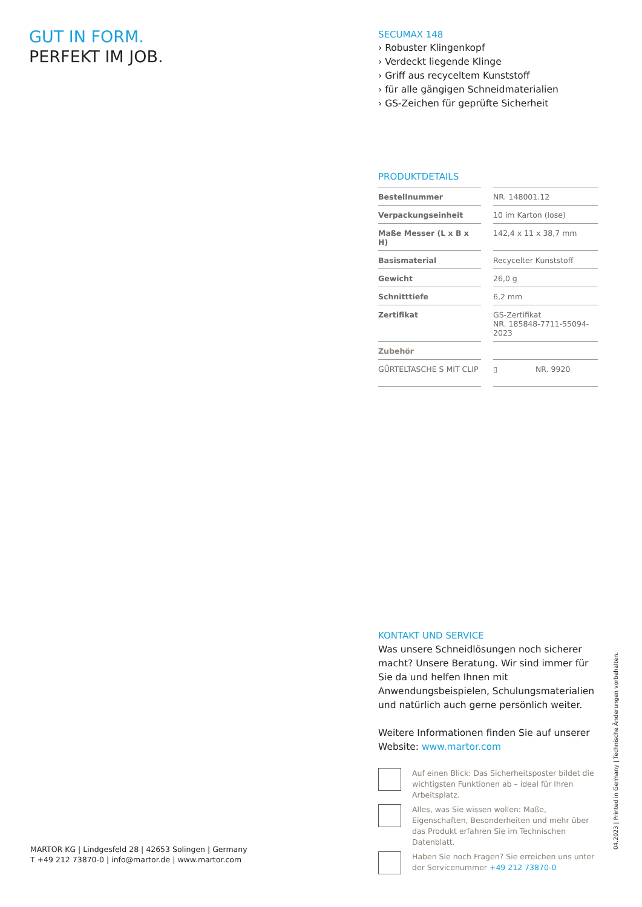GUT IN FORM.
PERFEKT IM JOB.
SECUMAX 148
› Robuster Klingenkopf
› Verdeckt liegende Klinge
› Griff aus recyceltem Kunststoff
› für alle gängigen Schneidmaterialien
› GS-Zeichen für geprüfte Sicherheit
PRODUKTDETAILS
| Bestellnummer | | NR. 148001.12 | |
| Verpackungseinheit | | 10 im Karton (lose) | |
| Maße Messer (L x B x H) | | 142,4 x 11 x 38,7 mm | |
| Basismaterial | | Recycelter Kunststoff | |
| Gewicht | | 26,0 g | |
| Schnitttiefe | | 6,2 mm | |
| Zertifikat | | GS-Zertifikat NR. 185848-7711-55094-2023 | |
| Zubehör | | | |
| GÜRTELTASCHE S MIT CLIP | | ▯ | NR. 9920 |
KONTAKT UND SERVICE
Was unsere Schneidlösungen noch sicherer macht? Unsere Beratung. Wir sind immer für Sie da und helfen Ihnen mit Anwendungsbeispielen, Schulungsmaterialien und natürlich auch gerne persönlich weiter.
Weitere Informationen finden Sie auf unserer Website: www.martor.com
Auf einen Blick: Das Sicherheitsposter bildet die wichtigsten Funktionen ab – ideal für Ihren Arbeitsplatz.
Alles, was Sie wissen wollen: Maße, Eigenschaften, Besonderheiten und mehr über das Produkt erfahren Sie im Technischen Datenblatt.
Haben Sie noch Fragen? Sie erreichen uns unter der Servicenummer +49 212 73870-0
MARTOR KG | Lindgesfeld 28 | 42653 Solingen | Germany
T +49 212 73870-0 | info@martor.de | www.martor.com
04.2023 | Printed in Germany | Technische Änderungen vorbehalten.